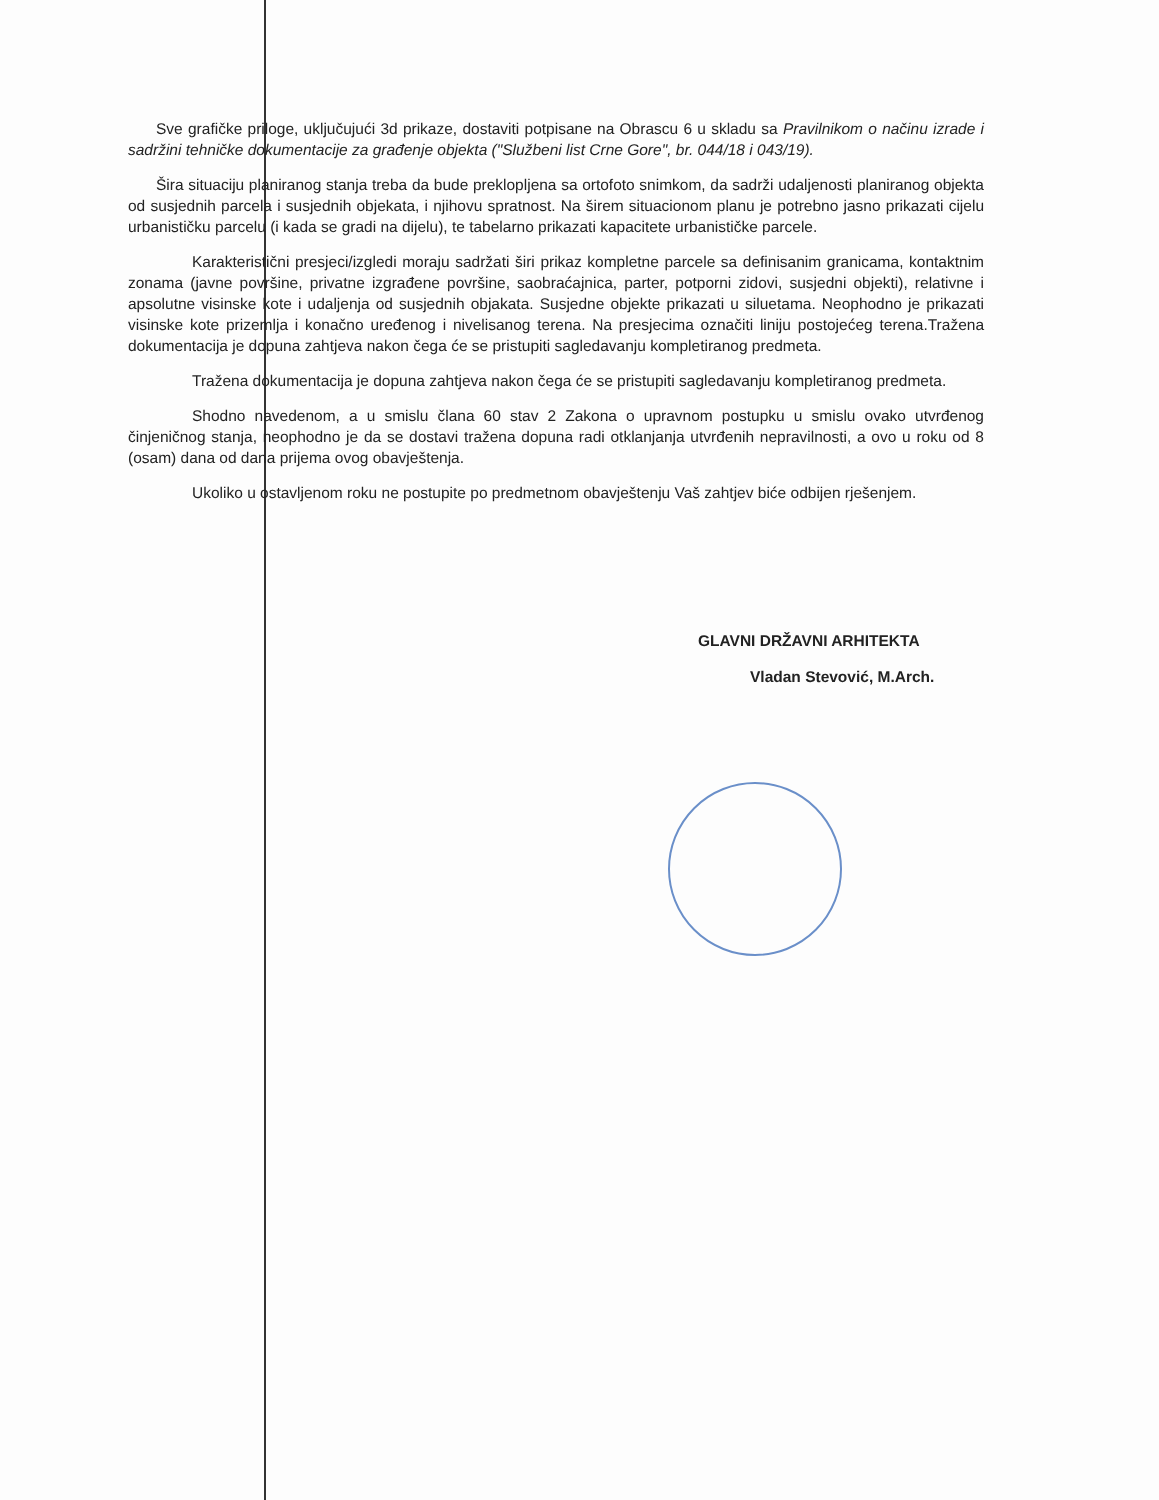Sve grafičke priloge, uključujući 3d prikaze, dostaviti potpisane na Obrascu 6 u skladu sa Pravilnikom o načinu izrade i sadržini tehničke dokumentacije za građenje objekta ("Službeni list Crne Gore", br. 044/18 i 043/19).
Šira situaciju planiranog stanja treba da bude preklopljena sa ortofoto snimkom, da sadrži udaljenosti planiranog objekta od susjednih parcela i susjednih objekata, i njihovu spratnost. Na širem situacionom planu je potrebno jasno prikazati cijelu urbanističku parcelu (i kada se gradi na dijelu), te tabelarno prikazati kapacitete urbanističke parcele.
Karakteristični presjeci/izgledi moraju sadržati širi prikaz kompletne parcele sa definisanim granicama, kontaktnim zonama (javne površine, privatne izgrađene površine, saobraćajnica, parter, potporni zidovi, susjedni objekti), relativne i apsolutne visinske kote i udaljenja od susjednih objakata. Susjedne objekte prikazati u siluetama. Neophodno je prikazati visinske kote prizemlja i konačno uređenog i nivelisanog terena. Na presjecima označiti liniju postojećeg terena.Tražena dokumentacija je dopuna zahtjeva nakon čega će se pristupiti sagledavanju kompletiranog predmeta.
Tražena dokumentacija je dopuna zahtjeva nakon čega će se pristupiti sagledavanju kompletiranog predmeta.
Shodno navedenom, a u smislu člana 60 stav 2 Zakona o upravnom postupku u smislu ovako utvrđenog činjeničnog stanja, neophodno je da se dostavi tražena dopuna radi otklanjanja utvrđenih nepravilnosti, a ovo u roku od 8 (osam) dana od dana prijema ovog obavještenja.
Ukoliko u ostavljenom roku ne postupite po predmetnom obavještenju Vaš zahtjev biće odbijen rješenjem.
GLAVNI DRŽAVNI ARHITEKTA
Vladan Stevović, M.Arch.